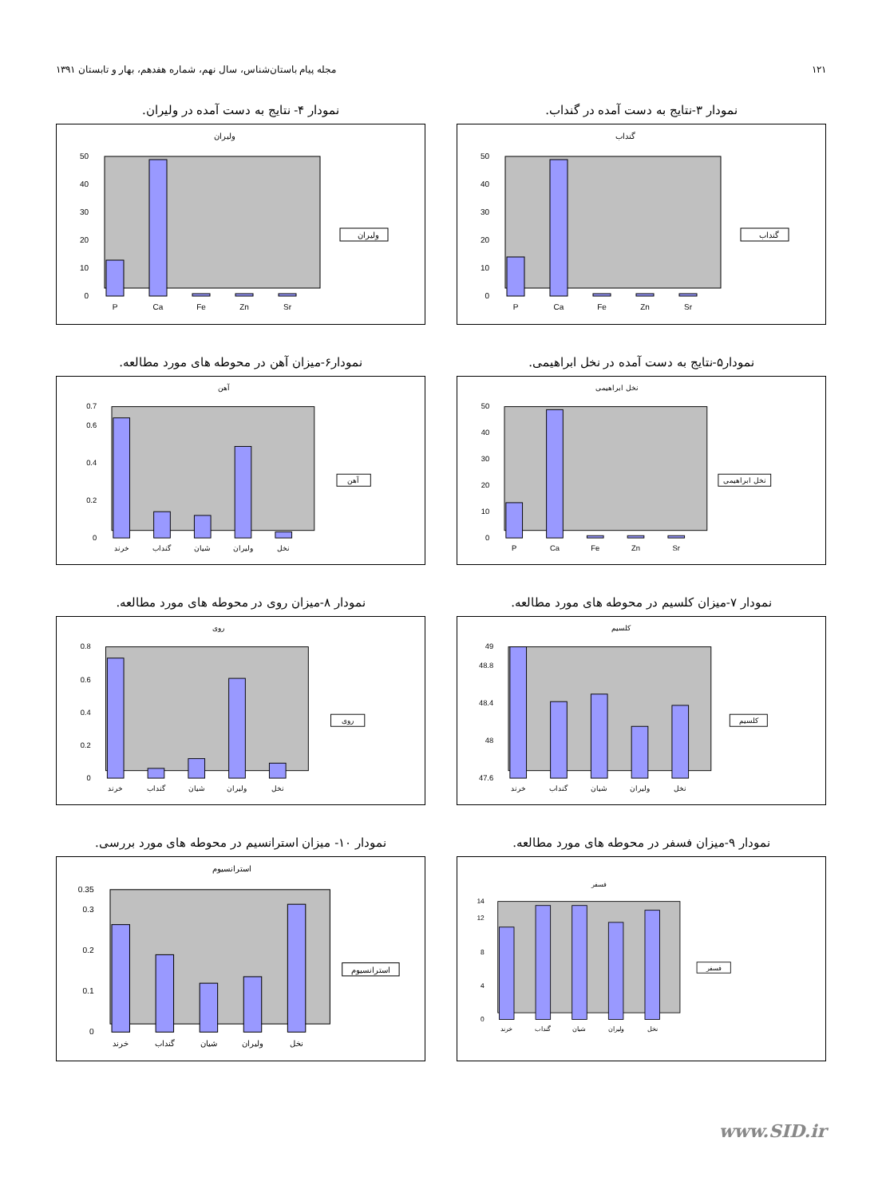مجله پیام باستان‌شناس، سال نهم، شماره هفدهم، بهار و تابستان ۱۳۹۱ ۱۲۱
نمودار ۳-نتایج به دست آمده در گنداب.
گنداب
0
10
20
30
40
50
P
Ca
Fe
Zn
Sr
گنداب
نمودار ۴- نتایج به دست آمده در ولیران.
ولیران
0
10
20
30
40
50
P
Ca
Fe
Zn
Sr
ولیران
نمودار۵-نتایج به دست آمده در نخل ابراهیمی.
نخل ابراهیمی
0
10
20
30
40
50
P
Ca
Fe
Zn
Sr
نخل ابراهیمی
نمودار۶-میزان آهن در محوطه های مورد مطالعه.
آهن
0
0.2
0.4
0.6
0.7
خرند
گنداب
شیان
ولیران
نخل
آهن
نمودار ۷-میزان کلسیم در محوطه های مورد مطالعه.
کلسیم
47.6
48
48.4
48.8
49
خرند
گنداب
شیان
ولیران
نخل
کلسیم
نمودار ۸-میزان روی در محوطه های مورد مطالعه.
روی
0
0.2
0.4
0.6
0.8
خرند
گنداب
شیان
ولیران
نخل
روی
نمودار ۹-میزان فسفر در محوطه های مورد مطالعه.
فسفر
0
4
8
12
14
خرند
گنداب
شیان
ولیران
نخل
فسفر
نمودار ۱۰- میزان استرانسیم در محوطه های مورد بررسی.
استرانسیوم
0
0.1
0.2
0.3
0.35
خرند
گنداب
شیان
ولیران
نخل
استرانسیوم
www.SID.ir